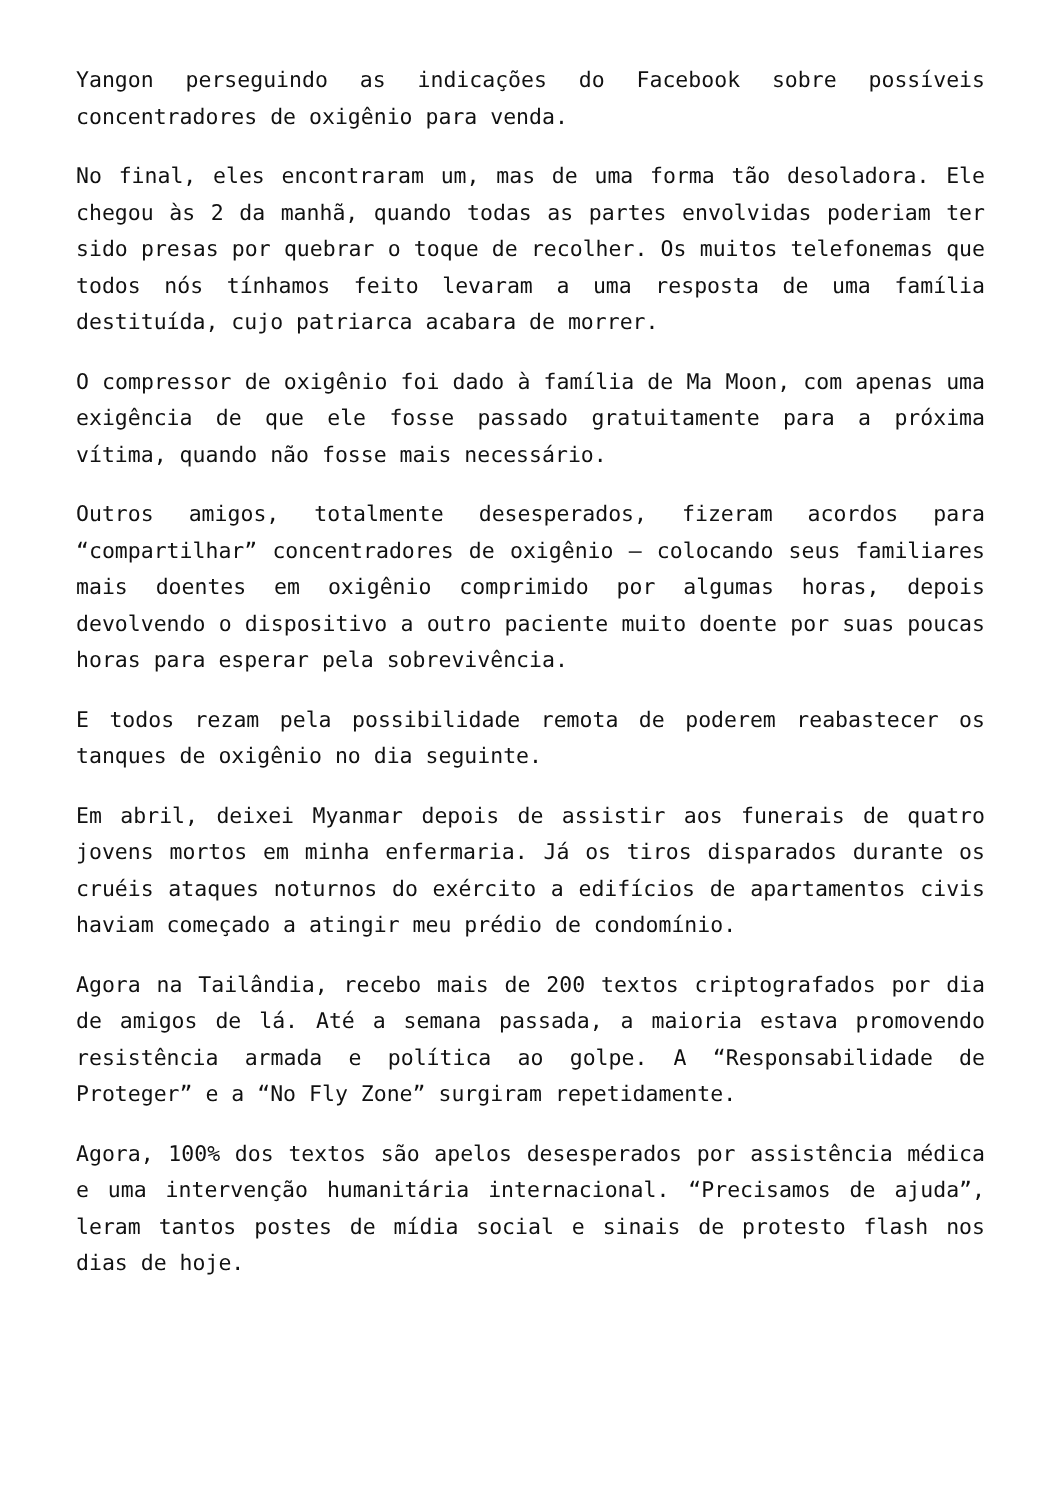Yangon perseguindo as indicações do Facebook sobre possíveis concentradores de oxigênio para venda.
No final, eles encontraram um, mas de uma forma tão desoladora. Ele chegou às 2 da manhã, quando todas as partes envolvidas poderiam ter sido presas por quebrar o toque de recolher. Os muitos telefonemas que todos nós tínhamos feito levaram a uma resposta de uma família destituída, cujo patriarca acabara de morrer.
O compressor de oxigênio foi dado à família de Ma Moon, com apenas uma exigência de que ele fosse passado gratuitamente para a próxima vítima, quando não fosse mais necessário.
Outros amigos, totalmente desesperados, fizeram acordos para “compartilhar” concentradores de oxigênio – colocando seus familiares mais doentes em oxigênio comprimido por algumas horas, depois devolvendo o dispositivo a outro paciente muito doente por suas poucas horas para esperar pela sobrevivência.
E todos rezam pela possibilidade remota de poderem reabastecer os tanques de oxigênio no dia seguinte.
Em abril, deixei Myanmar depois de assistir aos funerais de quatro jovens mortos em minha enfermaria. Já os tiros disparados durante os cruéis ataques noturnos do exército a edifícios de apartamentos civis haviam começado a atingir meu prédio de condomínio.
Agora na Tailândia, recebo mais de 200 textos criptografados por dia de amigos de lá. Até a semana passada, a maioria estava promovendo resistência armada e política ao golpe. A “Responsabilidade de Proteger” e a “No Fly Zone” surgiram repetidamente.
Agora, 100% dos textos são apelos desesperados por assistência médica e uma intervenção humanitária internacional. “Precisamos de ajuda”, leram tantos postes de mídia social e sinais de protesto flash nos dias de hoje.